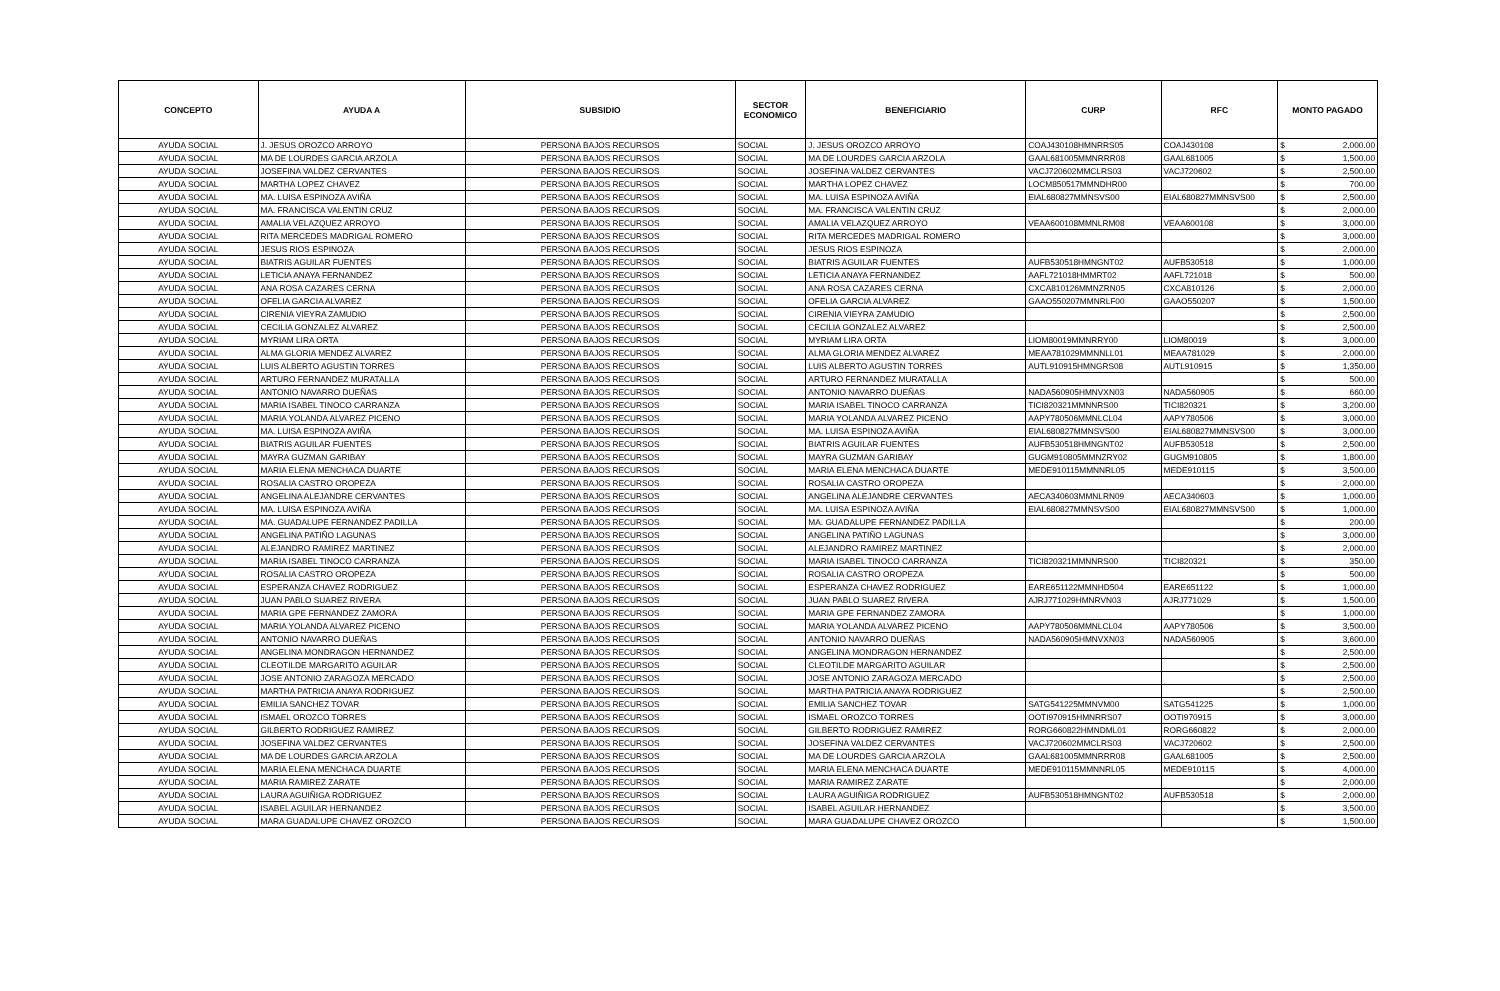| CONCEPTO | AYUDA A | SUBSIDIO | SECTOR ECONOMICO | BENEFICIARIO | CURP | RFC | MONTO PAGADO |
| --- | --- | --- | --- | --- | --- | --- | --- |
| AYUDA SOCIAL | J. JESUS OROZCO ARROYO | PERSONA BAJOS RECURSOS | SOCIAL | J. JESUS OROZCO ARROYO | COAJ430108HMNRRS05 | COAJ430108 | $ 2,000.00 |
| AYUDA SOCIAL | MA DE LOURDES GARCIA ARZOLA | PERSONA BAJOS RECURSOS | SOCIAL | MA DE LOURDES GARCIA ARZOLA | GAAL681005MMNRRR08 | GAAL681005 | $ 1,500.00 |
| AYUDA SOCIAL | JOSEFINA VALDEZ CERVANTES | PERSONA BAJOS RECURSOS | SOCIAL | JOSEFINA VALDEZ CERVANTES | VACJ720602MMCLRS03 | VACJ720602 | $ 2,500.00 |
| AYUDA SOCIAL | MARTHA LOPEZ CHAVEZ | PERSONA BAJOS RECURSOS | SOCIAL | MARTHA LOPEZ CHAVEZ | LOCM850517MMNDHR00 | | $ 700.00 |
| AYUDA SOCIAL | MA. LUISA ESPINOZA AVIÑA | PERSONA BAJOS RECURSOS | SOCIAL | MA. LUISA ESPINOZA AVIÑA | EIAL680827MMNSVS00 | EIAL680827MMNSVS00 | $ 2,500.00 |
| AYUDA SOCIAL | MA. FRANCISCA VALENTIN CRUZ | PERSONA BAJOS RECURSOS | SOCIAL | MA. FRANCISCA VALENTIN CRUZ | | | $ 2,000.00 |
| AYUDA SOCIAL | AMALIA VELAZQUEZ ARROYO | PERSONA BAJOS RECURSOS | SOCIAL | AMALIA VELAZQUEZ ARROYO | VEAA600108MMNLRM08 | VEAA600108 | $ 3,000.00 |
| AYUDA SOCIAL | RITA MERCEDES MADRIGAL ROMERO | PERSONA BAJOS RECURSOS | SOCIAL | RITA MERCEDES MADRIGAL ROMERO | | | $ 3,000.00 |
| AYUDA SOCIAL | JESUS RIOS ESPINOZA | PERSONA BAJOS RECURSOS | SOCIAL | JESUS RIOS ESPINOZA | | | $ 2,000.00 |
| AYUDA SOCIAL | BIATRIS AGUILAR FUENTES | PERSONA BAJOS RECURSOS | SOCIAL | BIATRIS AGUILAR FUENTES | AUFB530518HMNGNT02 | AUFB530518 | $ 1,000.00 |
| AYUDA SOCIAL | LETICIA ANAYA FERNANDEZ | PERSONA BAJOS RECURSOS | SOCIAL | LETICIA ANAYA FERNANDEZ | AAFL721018HMMRT02 | AAFL721018 | $ 500.00 |
| AYUDA SOCIAL | ANA ROSA CAZARES CERNA | PERSONA BAJOS RECURSOS | SOCIAL | ANA ROSA CAZARES CERNA | CXCA810126MMNZRN05 | CXCA810126 | $ 2,000.00 |
| AYUDA SOCIAL | OFELIA GARCIA ALVAREZ | PERSONA BAJOS RECURSOS | SOCIAL | OFELIA GARCIA ALVAREZ | GAAO550207MMNRLF00 | GAAO550207 | $ 1,500.00 |
| AYUDA SOCIAL | CIRENIA VIEYRA ZAMUDIO | PERSONA BAJOS RECURSOS | SOCIAL | CIRENIA VIEYRA ZAMUDIO | | | $ 2,500.00 |
| AYUDA SOCIAL | CECILIA GONZALEZ ALVAREZ | PERSONA BAJOS RECURSOS | SOCIAL | CECILIA GONZALEZ ALVAREZ | | | $ 2,500.00 |
| AYUDA SOCIAL | MYRIAM LIRA ORTA | PERSONA BAJOS RECURSOS | SOCIAL | MYRIAM LIRA ORTA | LIOM80019MMNRRY00 | LIOM80019 | $ 3,000.00 |
| AYUDA SOCIAL | ALMA GLORIA MENDEZ ALVAREZ | PERSONA BAJOS RECURSOS | SOCIAL | ALMA GLORIA MENDEZ ALVAREZ | MEAA781029MMNNLL01 | MEAA781029 | $ 2,000.00 |
| AYUDA SOCIAL | LUIS ALBERTO AGUSTIN TORRES | PERSONA BAJOS RECURSOS | SOCIAL | LUIS ALBERTO AGUSTIN TORRES | AUTL910915HMNGRS08 | AUTL910915 | $ 1,350.00 |
| AYUDA SOCIAL | ARTURO FERNANDEZ MURATALLA | PERSONA BAJOS RECURSOS | SOCIAL | ARTURO FERNANDEZ MURATALLA | | | $ 500.00 |
| AYUDA SOCIAL | ANTONIO NAVARRO DUEÑAS | PERSONA BAJOS RECURSOS | SOCIAL | ANTONIO NAVARRO DUEÑAS | NADA560905HMNVXN03 | NADA560905 | $ 660.00 |
| AYUDA SOCIAL | MARIA ISABEL TINOCO CARRANZA | PERSONA BAJOS RECURSOS | SOCIAL | MARIA ISABEL TINOCO CARRANZA | TICI820321MMNNRS00 | TICI820321 | $ 3,200.00 |
| AYUDA SOCIAL | MARIA YOLANDA ALVAREZ PICENO | PERSONA BAJOS RECURSOS | SOCIAL | MARIA YOLANDA ALVAREZ PICENO | AAPY780506MMNLCL04 | AAPY780506 | $ 3,000.00 |
| AYUDA SOCIAL | MA. LUISA ESPINOZA AVIÑA | PERSONA BAJOS RECURSOS | SOCIAL | MA. LUISA ESPINOZA AVIÑA | EIAL680827MMNSVS00 | EIAL680827MMNSVS00 | $ 3,000.00 |
| AYUDA SOCIAL | BIATRIS AGUILAR FUENTES | PERSONA BAJOS RECURSOS | SOCIAL | BIATRIS AGUILAR FUENTES | AUFB530518HMNGNT02 | AUFB530518 | $ 2,500.00 |
| AYUDA SOCIAL | MAYRA GUZMAN GARIBAY | PERSONA BAJOS RECURSOS | SOCIAL | MAYRA GUZMAN GARIBAY | GUGM910805MMNZRY02 | GUGM910805 | $ 1,800.00 |
| AYUDA SOCIAL | MARIA ELENA MENCHACA DUARTE | PERSONA BAJOS RECURSOS | SOCIAL | MARIA ELENA MENCHACA DUARTE | MEDE910115MMNNRL05 | MEDE910115 | $ 3,500.00 |
| AYUDA SOCIAL | ROSALIA CASTRO OROPEZA | PERSONA BAJOS RECURSOS | SOCIAL | ROSALIA CASTRO OROPEZA | | | $ 2,000.00 |
| AYUDA SOCIAL | ANGELINA ALEJANDRE CERVANTES | PERSONA BAJOS RECURSOS | SOCIAL | ANGELINA ALEJANDRE CERVANTES | AECA340603MMNLRN09 | AECA340603 | $ 1,000.00 |
| AYUDA SOCIAL | MA. LUISA ESPINOZA AVIÑA | PERSONA BAJOS RECURSOS | SOCIAL | MA. LUISA ESPINOZA AVIÑA | EIAL680827MMNSVS00 | EIAL680827MMNSVS00 | $ 1,000.00 |
| AYUDA SOCIAL | MA. GUADALUPE FERNANDEZ PADILLA | PERSONA BAJOS RECURSOS | SOCIAL | MA. GUADALUPE FERNANDEZ PADILLA | | | $ 200.00 |
| AYUDA SOCIAL | ANGELINA PATIÑO LAGUNAS | PERSONA BAJOS RECURSOS | SOCIAL | ANGELINA PATIÑO LAGUNAS | | | $ 3,000.00 |
| AYUDA SOCIAL | ALEJANDRO RAMIREZ MARTINEZ | PERSONA BAJOS RECURSOS | SOCIAL | ALEJANDRO RAMIREZ MARTINEZ | | | $ 2,000.00 |
| AYUDA SOCIAL | MARIA ISABEL TINOCO CARRANZA | PERSONA BAJOS RECURSOS | SOCIAL | MARIA ISABEL TINOCO CARRANZA | TICI820321MMNNRS00 | TICI820321 | $ 350.00 |
| AYUDA SOCIAL | ROSALIA CASTRO OROPEZA | PERSONA BAJOS RECURSOS | SOCIAL | ROSALIA CASTRO OROPEZA | | | $ 500.00 |
| AYUDA SOCIAL | ESPERANZA CHAVEZ RODRIGUEZ | PERSONA BAJOS RECURSOS | SOCIAL | ESPERANZA CHAVEZ RODRIGUEZ | EARE651122MMNHD504 | EARE651122 | $ 1,000.00 |
| AYUDA SOCIAL | JUAN PABLO SUAREZ RIVERA | PERSONA BAJOS RECURSOS | SOCIAL | JUAN PABLO SUAREZ RIVERA | AJRJ771029HMNRVN03 | AJRJ771029 | $ 1,500.00 |
| AYUDA SOCIAL | MARIA GPE FERNANDEZ ZAMORA | PERSONA BAJOS RECURSOS | SOCIAL | MARIA GPE FERNANDEZ ZAMORA | | | $ 1,000.00 |
| AYUDA SOCIAL | MARIA YOLANDA ALVAREZ PICENO | PERSONA BAJOS RECURSOS | SOCIAL | MARIA YOLANDA ALVAREZ PICENO | AAPY780506MMNLCL04 | AAPY780506 | $ 3,500.00 |
| AYUDA SOCIAL | ANTONIO NAVARRO DUEÑAS | PERSONA BAJOS RECURSOS | SOCIAL | ANTONIO NAVARRO DUEÑAS | NADA560905HMNVXN03 | NADA560905 | $ 3,600.00 |
| AYUDA SOCIAL | ANGELINA MONDRAGON HERNANDEZ | PERSONA BAJOS RECURSOS | SOCIAL | ANGELINA MONDRAGON HERNANDEZ | | | $ 2,500.00 |
| AYUDA SOCIAL | CLEOTILDE MARGARITO AGUILAR | PERSONA BAJOS RECURSOS | SOCIAL | CLEOTILDE MARGARITO AGUILAR | | | $ 2,500.00 |
| AYUDA SOCIAL | JOSE ANTONIO ZARAGOZA MERCADO | PERSONA BAJOS RECURSOS | SOCIAL | JOSE ANTONIO ZARAGOZA MERCADO | | | $ 2,500.00 |
| AYUDA SOCIAL | MARTHA PATRICIA ANAYA RODRIGUEZ | PERSONA BAJOS RECURSOS | SOCIAL | MARTHA PATRICIA ANAYA RODRIGUEZ | | | $ 2,500.00 |
| AYUDA SOCIAL | EMILIA SANCHEZ TOVAR | PERSONA BAJOS RECURSOS | SOCIAL | EMILIA SANCHEZ TOVAR | SATG541225MMNVM00 | SATG541225 | $ 1,000.00 |
| AYUDA SOCIAL | ISMAEL OROZCO TORRES | PERSONA BAJOS RECURSOS | SOCIAL | ISMAEL OROZCO TORRES | OOTI970915HMNRRS07 | OOTI970915 | $ 3,000.00 |
| AYUDA SOCIAL | GILBERTO RODRIGUEZ RAMIREZ | PERSONA BAJOS RECURSOS | SOCIAL | GILBERTO RODRIGUEZ RAMIREZ | RORG660822HMNDML01 | RORG660822 | $ 2,000.00 |
| AYUDA SOCIAL | JOSEFINA VALDEZ CERVANTES | PERSONA BAJOS RECURSOS | SOCIAL | JOSEFINA VALDEZ CERVANTES | VACJ720602MMCLRS03 | VACJ720602 | $ 2,500.00 |
| AYUDA SOCIAL | MA DE LOURDES GARCIA ARZOLA | PERSONA BAJOS RECURSOS | SOCIAL | MA DE LOURDES GARCIA ARZOLA | GAAL681005MMNRRR08 | GAAL681005 | $ 2,500.00 |
| AYUDA SOCIAL | MARIA ELENA MENCHACA DUARTE | PERSONA BAJOS RECURSOS | SOCIAL | MARIA ELENA MENCHACA DUARTE | MEDE910115MMNNRL05 | MEDE910115 | $ 4,000.00 |
| AYUDA SOCIAL | MARIA RAMIREZ ZARATE | PERSONA BAJOS RECURSOS | SOCIAL | MARIA RAMIREZ ZARATE | | | $ 2,000.00 |
| AYUDA SOCIAL | LAURA AGUIÑIGA RODRIGUEZ | PERSONA BAJOS RECURSOS | SOCIAL | LAURA AGUIÑIGA RODRIGUEZ | AUFB530518HMNGNT02 | AUFB530518 | $ 2,000.00 |
| AYUDA SOCIAL | ISABEL AGUILAR HERNANDEZ | PERSONA BAJOS RECURSOS | SOCIAL | ISABEL AGUILAR HERNANDEZ | | | $ 3,500.00 |
| AYUDA SOCIAL | MARA GUADALUPE CHAVEZ OROZCO | PERSONA BAJOS RECURSOS | SOCIAL | MARA GUADALUPE CHAVEZ OROZCO | | | $ 1,500.00 |